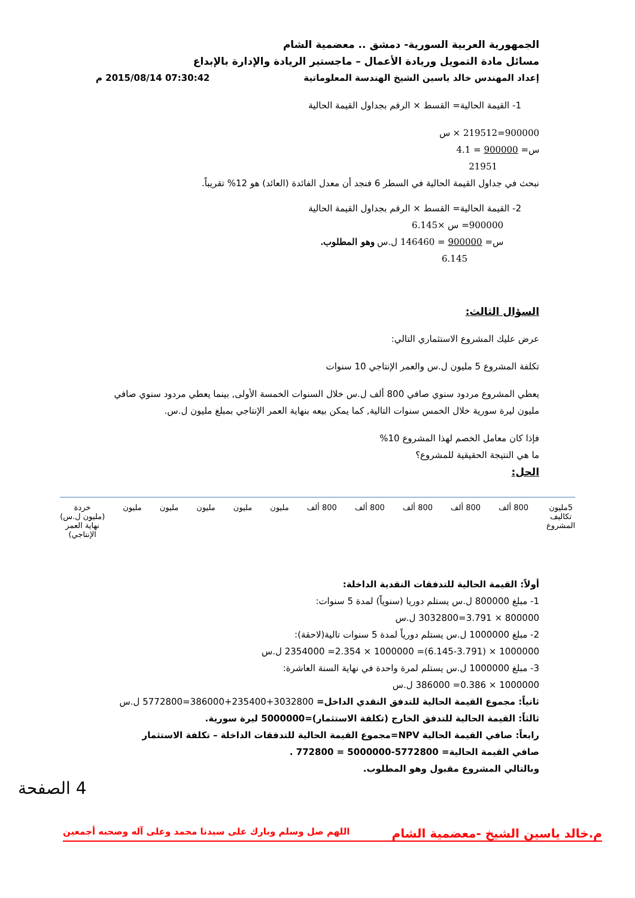الجمهورية العربية السورية- دمشق .. معضمية الشام
مسائل مادة التمويل وريادة الأعمال – ماجستير الريادة والإدارة بالإبداع
إعداد المهندس خالد ياسين الشيخ الهندسة المعلوماتية 07:30:42 2015/08/14 م
1- القيمة الحالية= القسط × الرقم بجداول القيمة الحالية
900000=219512 × س
س= 900000 = 4.1
21951
نبحث في جداول القيمة الحالية في السطر 6 فنجد أن معدل الفائدة (العائد) هو 12% تقريباً.
2- القيمة الحالية= القسط × الرقم بجداول القيمة الحالية
900000= س ×6.145
س= 900000 = 146460 ل.س وهو المطلوب.
6.145
السؤال الثالث:
عرض عليك المشروع الاستثماري التالي:
تكلفة المشروع 5 مليون ل.س والعمر الإنتاجي 10 سنوات
يعطي المشروع مردود سنوي صافي 800 ألف ل.س خلال السنوات الخمسة الأولى, بينما يعطي مردود سنوي صافي مليون ليرة سورية خلال الخمس سنوات التالية, كما يمكن بيعه بنهاية العمر الإنتاجي بمبلغ مليون ل.س.
فإذا كان معامل الخصم لهذا المشروع 10%
ما هي النتيجة الحقيقية للمشروع؟
الحل:
5مليون
تكاليف
المشروع
800 ألف 800 ألف 800 ألف 800 ألف 800 ألف مليون مليون مليون مليون مليون خردة
(مليون ل.س)
نهاية العمر
الإنتاجي)
أولاً: القيمة الحالية للتدفقات النقدية الداخلة:
1- مبلغ 800000 ل.س يستلم دوريا (سنوياً) لمدة 5 سنوات:
800000 × 3.791=3032800 ل.س
2- مبلغ 1000000 ل.س يستلم دورياً لمدة 5 سنوات تالية(لاحقة):
1000000 × (6.145-3.791)= 1000000 × 2.354= 2354000 ل.س
3- مبلغ 1000000 ل.س يستلم لمرة واحدة في نهاية السنة العاشرة:
1000000 × 0.386= 386000 ل.س
ثانياً: مجموع القيمة الحالية للتدفق النقدي الداخل= 3032800+235400+386000=5772800 ل.س
ثالثاً: القيمة الحالية للتدفق الخارج (تكلفة الاستثمار)=5000000 ليرة سورية.
رابعاً: صافي القيمة الحالية NPV=مجموع القيمة الحالية للتدفقات الداخلة – تكلفة الاستثمار
صافي القيمة الحالية= 5772800-5000000 = 772800 .
وبالتالي المشروع مقبول وهو المطلوب.
4 الصفحة
م.خالد ياسين الشيخ -معضمية الشام اللهم صل وسلم وبارك على سيدنا محمد وعلى آله وصحبه أجمعين